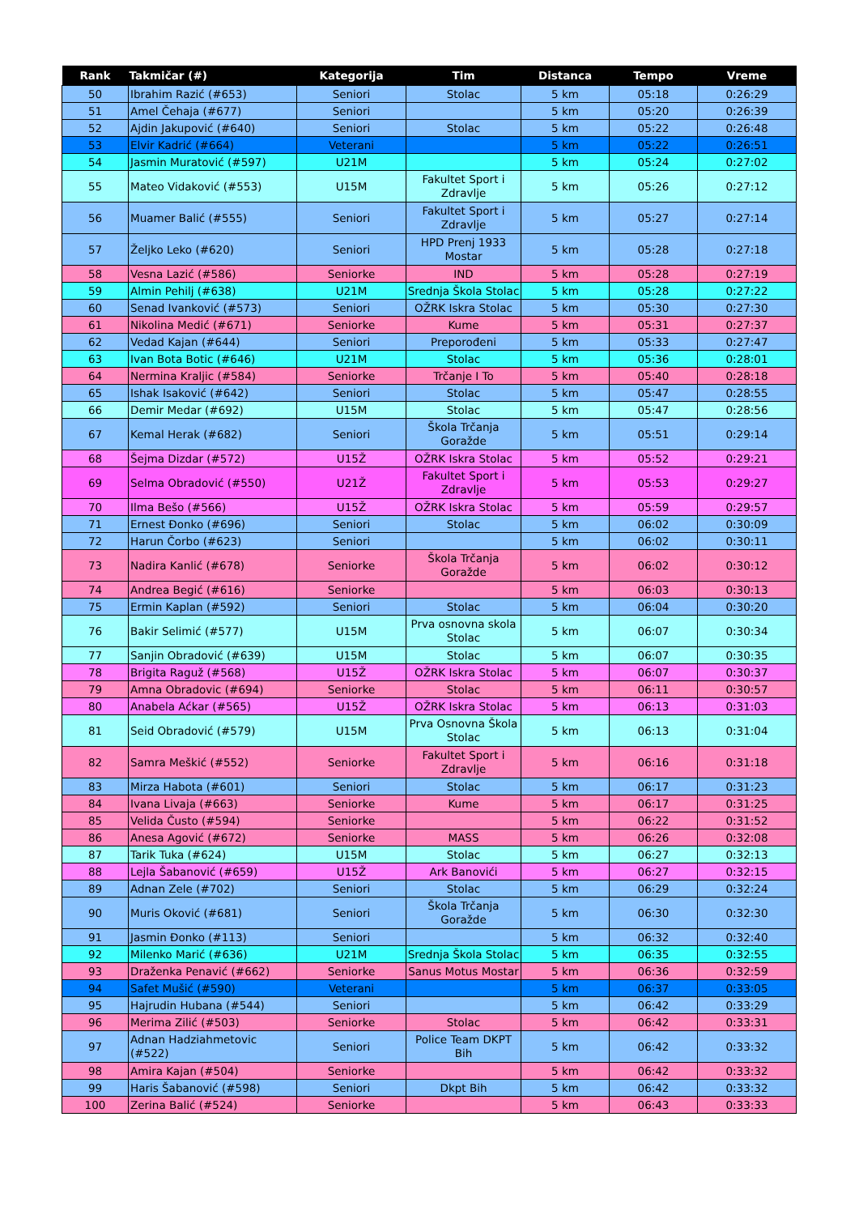| Rank | Takmičar (#) | Kategorija | Tim | Distanca | Tempo | Vreme |
| --- | --- | --- | --- | --- | --- | --- |
| 50 | Ibrahim Razić (#653) | Seniori | Stolac | 5 km | 05:18 | 0:26:29 |
| 51 | Amel Čehaja (#677) | Seniori | | 5 km | 05:20 | 0:26:39 |
| 52 | Ajdin Jakupović (#640) | Seniori | Stolac | 5 km | 05:22 | 0:26:48 |
| 53 | Elvir Kadrić (#664) | Veterani | | 5 km | 05:22 | 0:26:51 |
| 54 | Jasmin Muratović (#597) | U21M | | 5 km | 05:24 | 0:27:02 |
| 55 | Mateo Vidaković (#553) | U15M | Fakultet Sport i Zdravlje | 5 km | 05:26 | 0:27:12 |
| 56 | Muamer Balić (#555) | Seniori | Fakultet Sport i Zdravlje | 5 km | 05:27 | 0:27:14 |
| 57 | Željko Leko (#620) | Seniori | HPD Prenj 1933 Mostar | 5 km | 05:28 | 0:27:18 |
| 58 | Vesna Lazić (#586) | Seniorke | IND | 5 km | 05:28 | 0:27:19 |
| 59 | Almin Pehilj (#638) | U21M | Srednja Škola Stolac | 5 km | 05:28 | 0:27:22 |
| 60 | Senad Ivanković (#573) | Seniori | OŽRK Iskra Stolac | 5 km | 05:30 | 0:27:30 |
| 61 | Nikolina Medić (#671) | Seniorke | Kume | 5 km | 05:31 | 0:27:37 |
| 62 | Vedad Kajan (#644) | Seniori | Preporođeni | 5 km | 05:33 | 0:27:47 |
| 63 | Ivan Bota Botic (#646) | U21M | Stolac | 5 km | 05:36 | 0:28:01 |
| 64 | Nermina Kraljic (#584) | Seniorke | Trčanje I To | 5 km | 05:40 | 0:28:18 |
| 65 | Ishak Isaković (#642) | Seniori | Stolac | 5 km | 05:47 | 0:28:55 |
| 66 | Demir Medar (#692) | U15M | Stolac | 5 km | 05:47 | 0:28:56 |
| 67 | Kemal Herak (#682) | Seniori | Škola Trčanja Goražde | 5 km | 05:51 | 0:29:14 |
| 68 | Šejma Dizdar (#572) | U15Ž | OŽRK Iskra Stolac | 5 km | 05:52 | 0:29:21 |
| 69 | Selma Obradović (#550) | U21Ž | Fakultet Sport i Zdravlje | 5 km | 05:53 | 0:29:27 |
| 70 | Ilma Bešo (#566) | U15Ž | OŽRK Iskra Stolac | 5 km | 05:59 | 0:29:57 |
| 71 | Ernest Đonko (#696) | Seniori | Stolac | 5 km | 06:02 | 0:30:09 |
| 72 | Harun Čorbo (#623) | Seniori | | 5 km | 06:02 | 0:30:11 |
| 73 | Nadira Kanlić (#678) | Seniorke | Škola Trčanja Goražde | 5 km | 06:02 | 0:30:12 |
| 74 | Andrea Begić (#616) | Seniorke | | 5 km | 06:03 | 0:30:13 |
| 75 | Ermin Kaplan (#592) | Seniori | Stolac | 5 km | 06:04 | 0:30:20 |
| 76 | Bakir Selimić (#577) | U15M | Prva osnovna skola Stolac | 5 km | 06:07 | 0:30:34 |
| 77 | Sanjin Obradović (#639) | U15M | Stolac | 5 km | 06:07 | 0:30:35 |
| 78 | Brigita Raguž (#568) | U15Ž | OŽRK Iskra Stolac | 5 km | 06:07 | 0:30:37 |
| 79 | Amna Obradovic (#694) | Seniorke | Stolac | 5 km | 06:11 | 0:30:57 |
| 80 | Anabela Aćkar (#565) | U15Ž | OŽRK Iskra Stolac | 5 km | 06:13 | 0:31:03 |
| 81 | Seid Obradović (#579) | U15M | Prva Osnovna Škola Stolac | 5 km | 06:13 | 0:31:04 |
| 82 | Samra Meškić (#552) | Seniorke | Fakultet Sport i Zdravlje | 5 km | 06:16 | 0:31:18 |
| 83 | Mirza Habota (#601) | Seniori | Stolac | 5 km | 06:17 | 0:31:23 |
| 84 | Ivana Livaja (#663) | Seniorke | Kume | 5 km | 06:17 | 0:31:25 |
| 85 | Velida Čusto (#594) | Seniorke | | 5 km | 06:22 | 0:31:52 |
| 86 | Anesa Agović (#672) | Seniorke | MASS | 5 km | 06:26 | 0:32:08 |
| 87 | Tarik Tuka (#624) | U15M | Stolac | 5 km | 06:27 | 0:32:13 |
| 88 | Lejla Šabanović (#659) | U15Ž | Ark Banovići | 5 km | 06:27 | 0:32:15 |
| 89 | Adnan Zele (#702) | Seniori | Stolac | 5 km | 06:29 | 0:32:24 |
| 90 | Muris Oković (#681) | Seniori | Škola Trčanja Goražde | 5 km | 06:30 | 0:32:30 |
| 91 | Jasmin Đonko (#113) | Seniori | | 5 km | 06:32 | 0:32:40 |
| 92 | Milenko Marić (#636) | U21M | Srednja Škola Stolac | 5 km | 06:35 | 0:32:55 |
| 93 | Draženka Penavić (#662) | Seniorke | Sanus Motus Mostar | 5 km | 06:36 | 0:32:59 |
| 94 | Safet Mušić (#590) | Veterani | | 5 km | 06:37 | 0:33:05 |
| 95 | Hajrudin Hubana (#544) | Seniori | | 5 km | 06:42 | 0:33:29 |
| 96 | Merima Zilić (#503) | Seniorke | Stolac | 5 km | 06:42 | 0:33:31 |
| 97 | Adnan Hadziahmetovic (#522) | Seniori | Police Team DKPT Bih | 5 km | 06:42 | 0:33:32 |
| 98 | Amira Kajan (#504) | Seniorke | | 5 km | 06:42 | 0:33:32 |
| 99 | Haris Šabanović (#598) | Seniori | Dkpt Bih | 5 km | 06:42 | 0:33:32 |
| 100 | Zerina Balić (#524) | Seniorke | | 5 km | 06:43 | 0:33:33 |